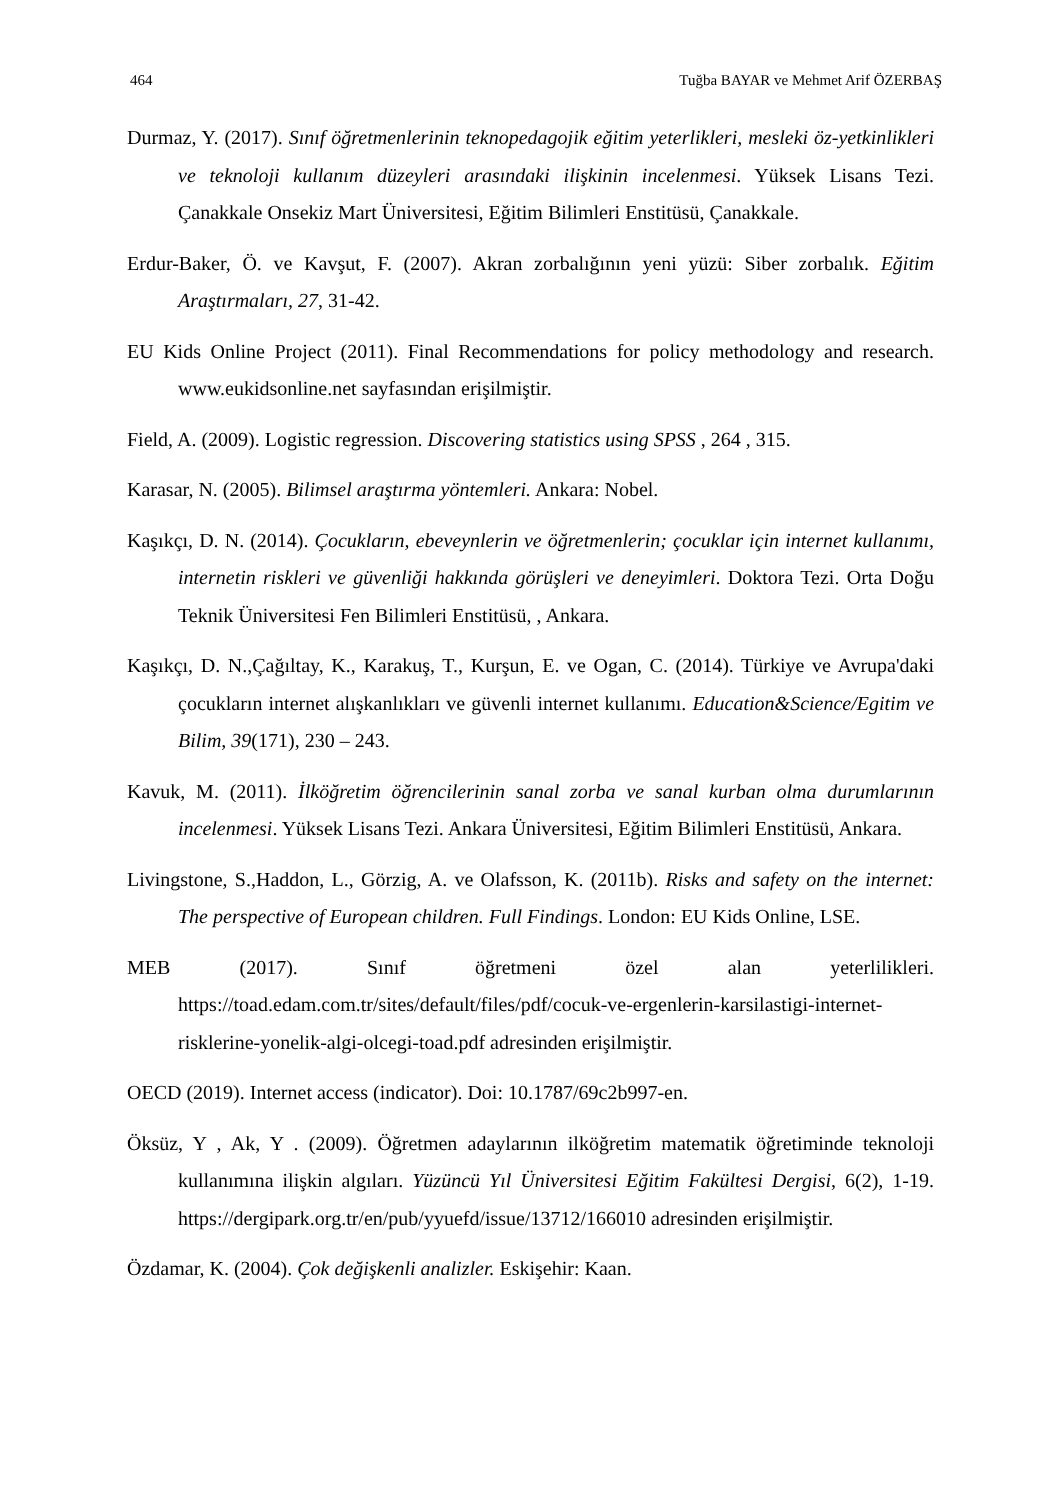464 Tuğba BAYAR ve Mehmet Arif ÖZERBAŞ
Durmaz, Y. (2017). Sınıf öğretmenlerinin teknopedagojik eğitim yeterlikleri, mesleki öz-yetkinlikleri ve teknoloji kullanım düzeyleri arasındaki ilişkinin incelenmesi. Yüksek Lisans Tezi. Çanakkale Onsekiz Mart Üniversitesi, Eğitim Bilimleri Enstitüsü, Çanakkale.
Erdur-Baker, Ö. ve Kavşut, F. (2007). Akran zorbalığının yeni yüzü: Siber zorbalık. Eğitim Araştırmaları, 27, 31-42.
EU Kids Online Project (2011). Final Recommendations for policy methodology and research. www.eukidsonline.net sayfasından erişilmiştir.
Field, A. (2009). Logistic regression. Discovering statistics using SPSS , 264 , 315.
Karasar, N. (2005). Bilimsel araştırma yöntemleri. Ankara: Nobel.
Kaşıkçı, D. N. (2014). Çocukların, ebeveynlerin ve öğretmenlerin; çocuklar için internet kullanımı, internetin riskleri ve güvenliği hakkında görüşleri ve deneyimleri. Doktora Tezi. Orta Doğu Teknik Üniversitesi Fen Bilimleri Enstitüsü, , Ankara.
Kaşıkçı, D. N.,Çağıltay, K., Karakuş, T., Kurşun, E. ve Ogan, C. (2014). Türkiye ve Avrupa'daki çocukların internet alışkanlıkları ve güvenli internet kullanımı. Education&Science/Egitim ve Bilim, 39(171), 230 – 243.
Kavuk, M. (2011). İlköğretim öğrencilerinin sanal zorba ve sanal kurban olma durumlarının incelenmesi. Yüksek Lisans Tezi. Ankara Üniversitesi, Eğitim Bilimleri Enstitüsü, Ankara.
Livingstone, S.,Haddon, L., Görzig, A. ve Olafsson, K. (2011b). Risks and safety on the internet: The perspective of European children. Full Findings. London: EU Kids Online, LSE.
MEB (2017). Sınıf öğretmeni özel alan yeterlilikleri. https://toad.edam.com.tr/sites/default/files/pdf/cocuk-ve-ergenlerin-karsilastigi-internet-risklerine-yonelik-algi-olcegi-toad.pdf adresinden erişilmiştir.
OECD (2019). Internet access (indicator). Doi: 10.1787/69c2b997-en.
Öksüz, Y , Ak, Y . (2009). Öğretmen adaylarının ilköğretim matematik öğretiminde teknoloji kullanımına ilişkin algıları. Yüzüncü Yıl Üniversitesi Eğitim Fakültesi Dergisi, 6(2), 1-19. https://dergipark.org.tr/en/pub/yyuefd/issue/13712/166010 adresinden erişilmiştir.
Özdamar, K. (2004). Çok değişkenli analizler. Eskişehir: Kaan.